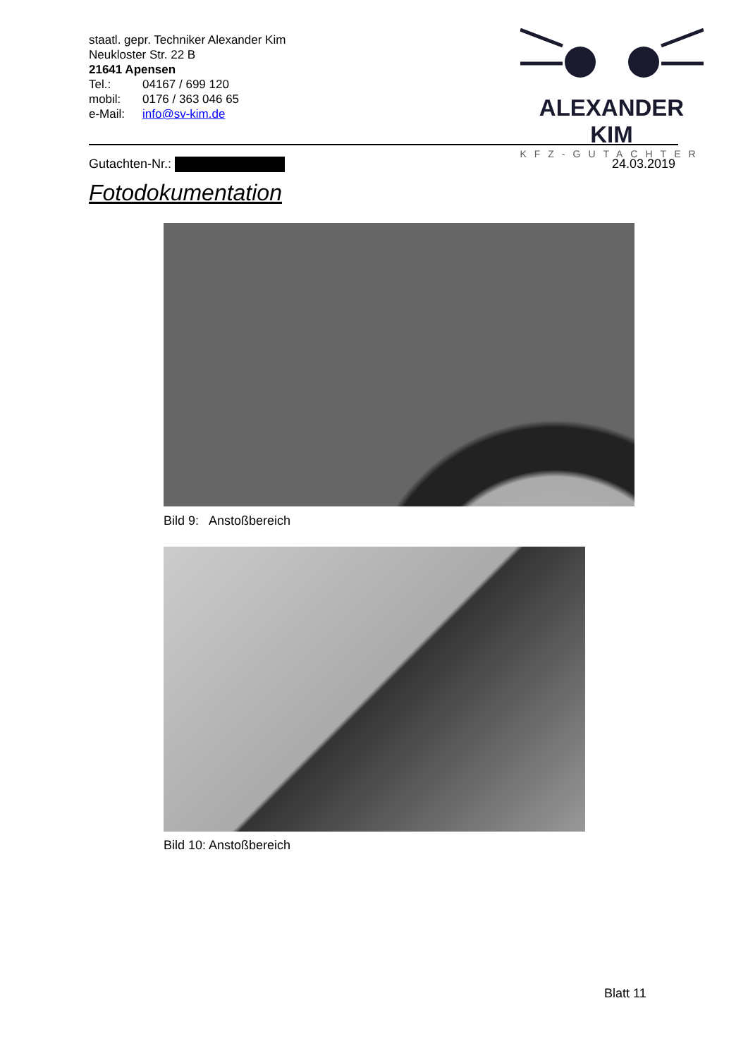staatl. gepr. Techniker Alexander Kim
Neukloster Str. 22 B
21641 Apensen
Tel.: 04167 / 699 120
mobil: 0176 / 363 046 65
e-Mail: info@sv-kim.de
ALEXANDER KIM
KFZ-GUTACHTER
Gutachten-Nr.: 24.03.2019
Fotodokumentation
Bild 9: Anstoßbereich
Bild 10: Anstoßbereich
Blatt 11